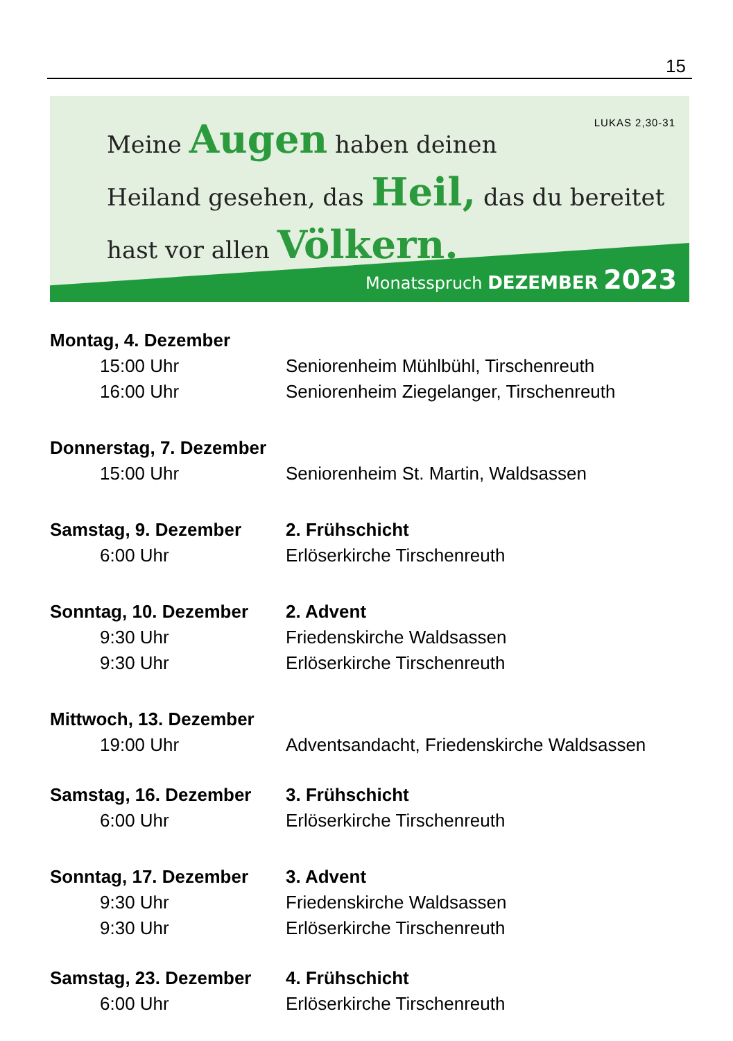15
LUKAS 2,30-31
Meine Augen haben deinen
Heiland gesehen, das Heil, das du bereitet
hast vor allen Völkern.
Monatsspruch DEZEMBER 2023
Montag, 4. Dezember
15:00 Uhr Seniorenheim Mühlbühl, Tirschenreuth
16:00 Uhr Seniorenheim Ziegelanger, Tirschenreuth
Donnerstag, 7. Dezember
15:00 Uhr Seniorenheim St. Martin, Waldsassen
Samstag, 9. Dezember 2. Frühschicht
6:00 Uhr Erlöserkirche Tirschenreuth
Sonntag, 10. Dezember 2. Advent
9:30 Uhr Friedenskirche Waldsassen
9:30 Uhr Erlöserkirche Tirschenreuth
Mittwoch, 13. Dezember
19:00 Uhr Adventsandacht, Friedenskirche Waldsassen
Samstag, 16. Dezember 3. Frühschicht
6:00 Uhr Erlöserkirche Tirschenreuth
Sonntag, 17. Dezember 3. Advent
9:30 Uhr Friedenskirche Waldsassen
9:30 Uhr Erlöserkirche Tirschenreuth
Samstag, 23. Dezember 4. Frühschicht
6:00 Uhr Erlöserkirche Tirschenreuth